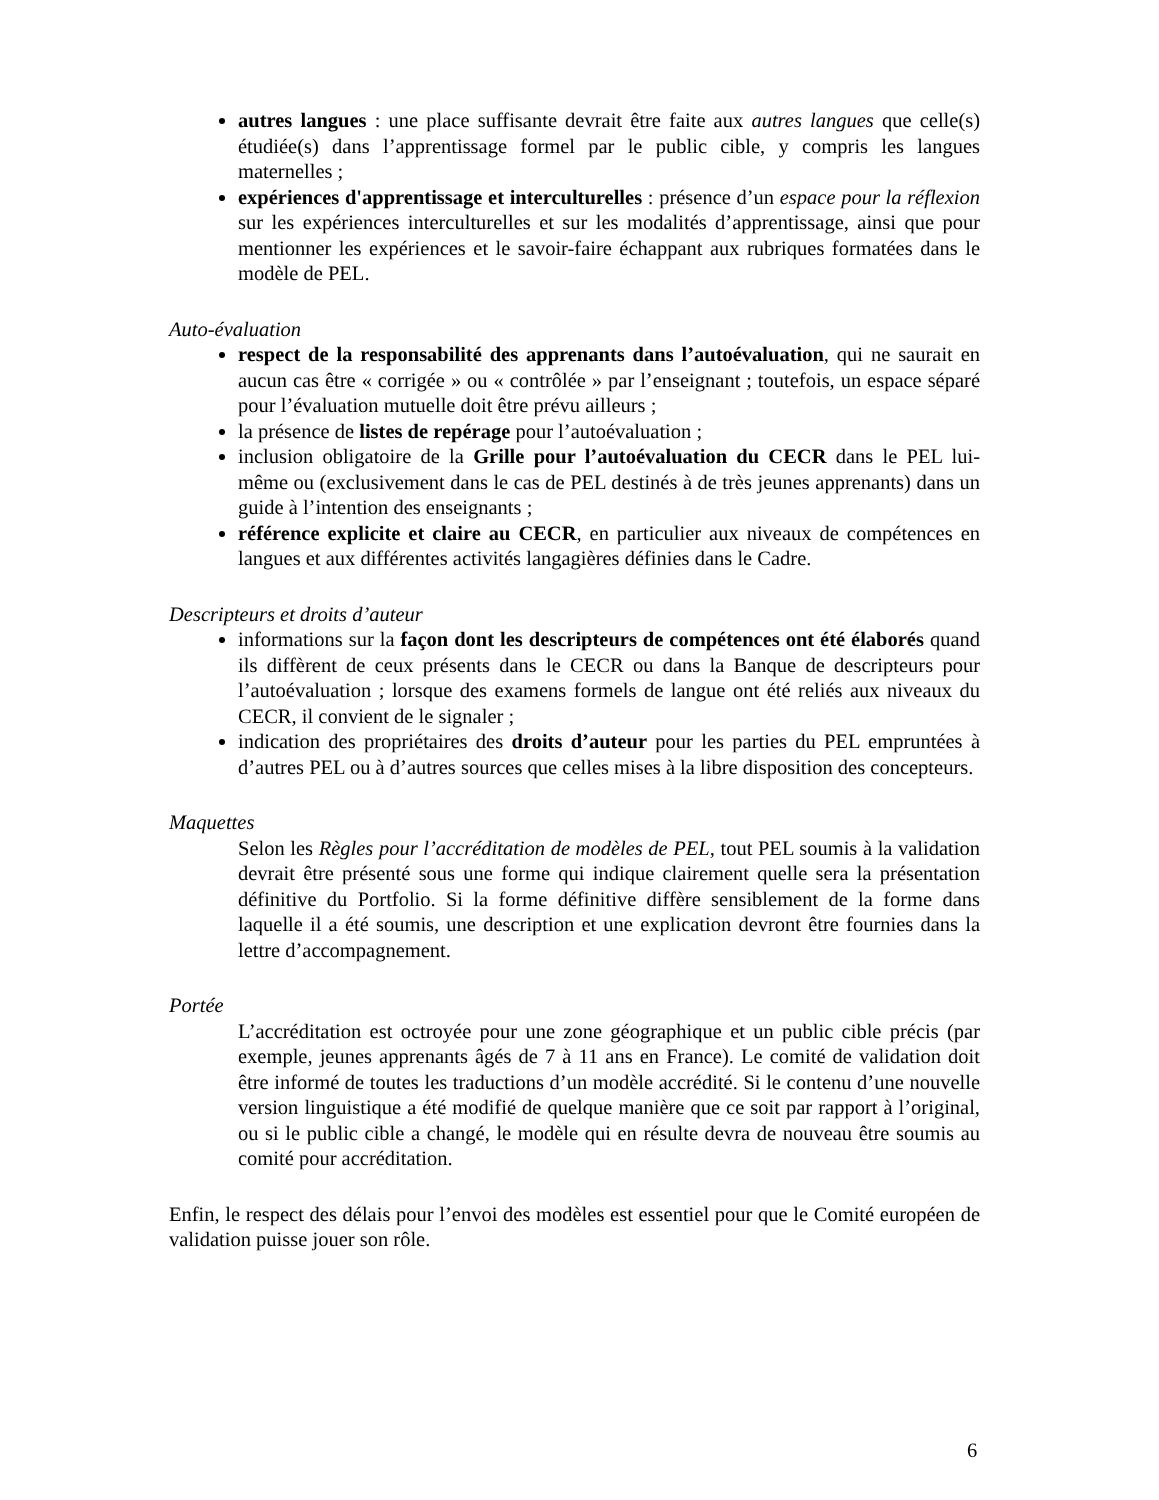autres langues : une place suffisante devrait être faite aux autres langues que celle(s) étudiée(s) dans l’apprentissage formel par le public cible, y compris les langues maternelles ;
expériences d'apprentissage et interculturelles : présence d’un espace pour la réflexion sur les expériences interculturelles et sur les modalités d’apprentissage, ainsi que pour mentionner les expériences et le savoir-faire échappant aux rubriques formatées dans le modèle de PEL.
Auto-évaluation
respect de la responsabilité des apprenants dans l’autoévaluation, qui ne saurait en aucun cas être « corrigée » ou « contrôlée » par l’enseignant ; toutefois, un espace séparé pour l’évaluation mutuelle doit être prévu ailleurs ;
la présence de listes de repérage pour l’autoévaluation ;
inclusion obligatoire de la Grille pour l’autoévaluation du CECR dans le PEL lui-même ou (exclusivement dans le cas de PEL destinés à de très jeunes apprenants) dans un guide à l’intention des enseignants ;
référence explicite et claire au CECR, en particulier aux niveaux de compétences en langues et aux différentes activités langagières définies dans le Cadre.
Descripteurs et droits d’auteur
informations sur la façon dont les descripteurs de compétences ont été élaborés quand ils diffèrent de ceux présents dans le CECR ou dans la Banque de descripteurs pour l’autoévaluation ; lorsque des examens formels de langue ont été reliés aux niveaux du CECR, il convient de le signaler ;
indication des propriétaires des droits d’auteur pour les parties du PEL empruntées à d’autres PEL ou à d’autres sources que celles mises à la libre disposition des concepteurs.
Maquettes
Selon les Règles pour l’accréditation de modèles de PEL, tout PEL soumis à la validation devrait être présenté sous une forme qui indique clairement quelle sera la présentation définitive du Portfolio. Si la forme définitive diffère sensiblement de la forme dans laquelle il a été soumis, une description et une explication devront être fournies dans la lettre d’accompagnement.
Portée
L’accréditation est octroyée pour une zone géographique et un public cible précis (par exemple, jeunes apprenants âgés de 7 à 11 ans en France). Le comité de validation doit être informé de toutes les traductions d’un modèle accrédité. Si le contenu d’une nouvelle version linguistique a été modifié de quelque manière que ce soit par rapport à l’original, ou si le public cible a changé, le modèle qui en résulte devra de nouveau être soumis au comité pour accréditation.
Enfin, le respect des délais pour l’envoi des modèles est essentiel pour que le Comité européen de validation puisse jouer son rôle.
6